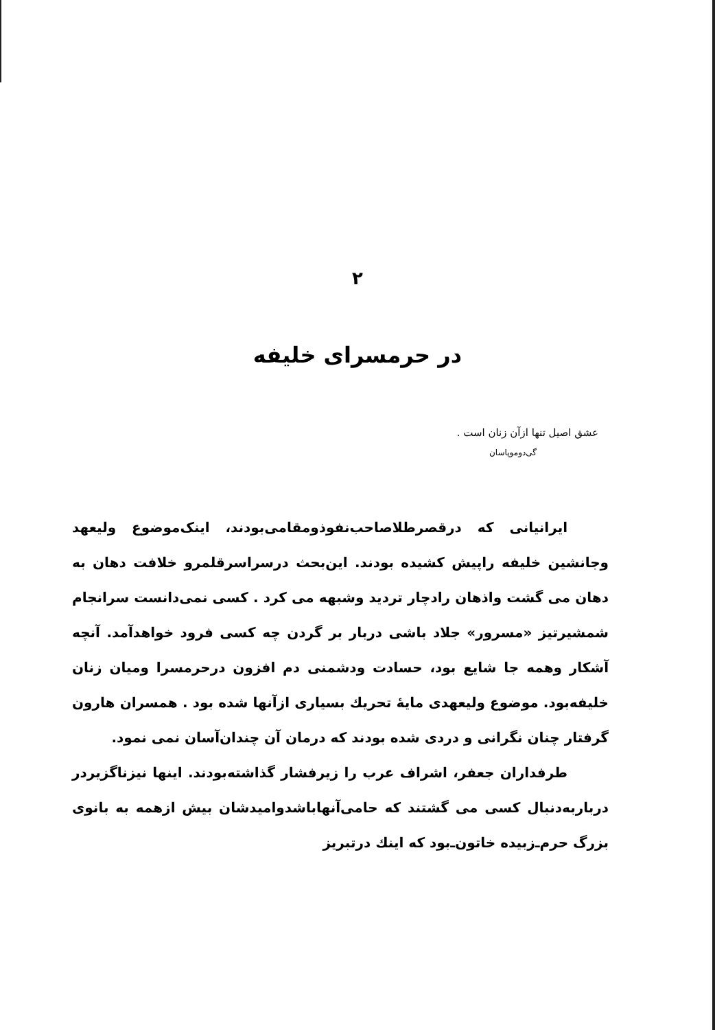۲
در حرمسرای خلیفه
عشق اصیل تنها ازآن زنان است .
گی‌دوموپاسان
ایرانیانی که درقصرطلاصاحب‌نفوذومقامی‌بودند، اینک‌موضوع ولیعهد وجانشین خلیفه راپیش کشیده بودند. این‌بحث درسراسرقلمرو خلافت دهان به دهان می گشت واذهان رادچار تردید وشبهه می کرد . کسی نمی‌دانست سرانجام شمشیرتیز «مسرور» جلاد باشی دربار بر گردن چه کسی فرود خواهدآمد. آنچه آشکار وهمه جا شایع بود، حسادت ودشمنی دم افزون درحرمسرا ومیان زنان خلیفه‌بود. موضوع ولیعهدی مایهٔ تحریك بسیاری ازآنها شده بود . همسران هارون گرفتار چنان نگرانی و دردی شده بودند که درمان آن چندان‌آسان نمی نمود.
طرفداران جعفر، اشراف عرب را زیرفشار گذاشته‌بودند. اینها نیزناگزیردر درباربه‌دنبال کسی می گشتند که حامی‌آنهاباشدوامیدشان بیش ازهمه به بانوی بزرگ حرم‌ـ‌زبیده خاتون‌ـ‌بود که اینك درتبریز